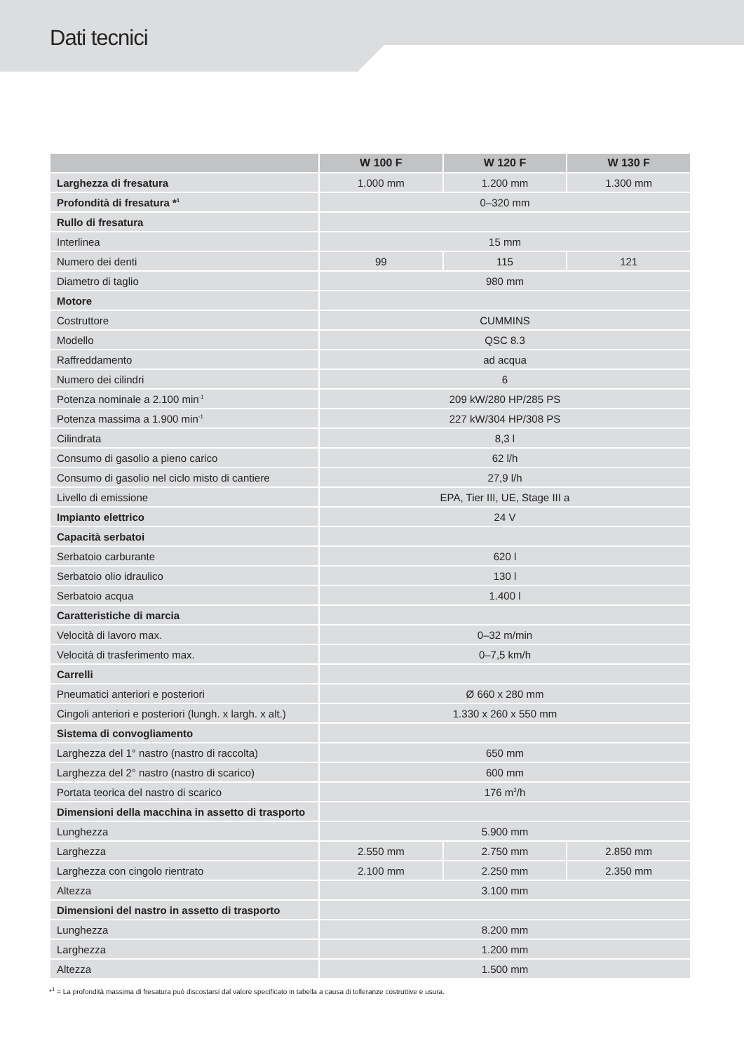Dati tecnici
| | W 100 F | W 120 F | W 130 F |
| --- | --- | --- | --- |
| Larghezza di fresatura | 1.000 mm | 1.200 mm | 1.300 mm |
| Profondità di fresatura *<sup>1</sup> | 0–320 mm | | |
| Rullo di fresatura | | | |
| Interlinea | 15 mm | | |
| Numero dei denti | 99 | 115 | 121 |
| Diametro di taglio | 980 mm | | |
| Motore | | | |
| Costruttore | CUMMINS | | |
| Modello | QSC 8.3 | | |
| Raffreddamento | ad acqua | | |
| Numero dei cilindri | 6 | | |
| Potenza nominale a 2.100 min<sup>-1</sup> | 209 kW/280 HP/285 PS | | |
| Potenza massima a 1.900 min<sup>-1</sup> | 227 kW/304 HP/308 PS | | |
| Cilindrata | 8,3 l | | |
| Consumo di gasolio a pieno carico | 62 l/h | | |
| Consumo di gasolio nel ciclo misto di cantiere | 27,9 l/h | | |
| Livello di emissione | EPA, Tier III, UE, Stage III a | | |
| Impianto elettrico | 24 V | | |
| Capacità serbatoi | | | |
| Serbatoio carburante | 620 l | | |
| Serbatoio olio idraulico | 130 l | | |
| Serbatoio acqua | 1.400 l | | |
| Caratteristiche di marcia | | | |
| Velocità di lavoro max. | 0–32 m/min | | |
| Velocità di trasferimento max. | 0–7,5 km/h | | |
| Carrelli | | | |
| Pneumatici anteriori e posteriori | Ø 660 x 280 mm | | |
| Cingoli anteriori e posteriori (lungh. x largh. x alt.) | 1.330 x 260 x 550 mm | | |
| Sistema di convogliamento | | | |
| Larghezza del 1° nastro (nastro di raccolta) | 650 mm | | |
| Larghezza del 2° nastro (nastro di scarico) | 600 mm | | |
| Portata teorica del nastro di scarico | 176 m<sup>3</sup>/h | | |
| Dimensioni della macchina in assetto di trasporto | | | |
| Lunghezza | 5.900 mm | | |
| Larghezza | 2.550 mm | 2.750 mm | 2.850 mm |
| Larghezza con cingolo rientrato | 2.100 mm | 2.250 mm | 2.350 mm |
| Altezza | 3.100 mm | | |
| Dimensioni del nastro in assetto di trasporto | | | |
| Lunghezza | 8.200 mm | | |
| Larghezza | 1.200 mm | | |
| Altezza | 1.500 mm | | |
*<sup>1</sup> = La profondità massima di fresatura può discostarsi dal valore specificato in tabella a causa di tolleranze costruttive e usura.